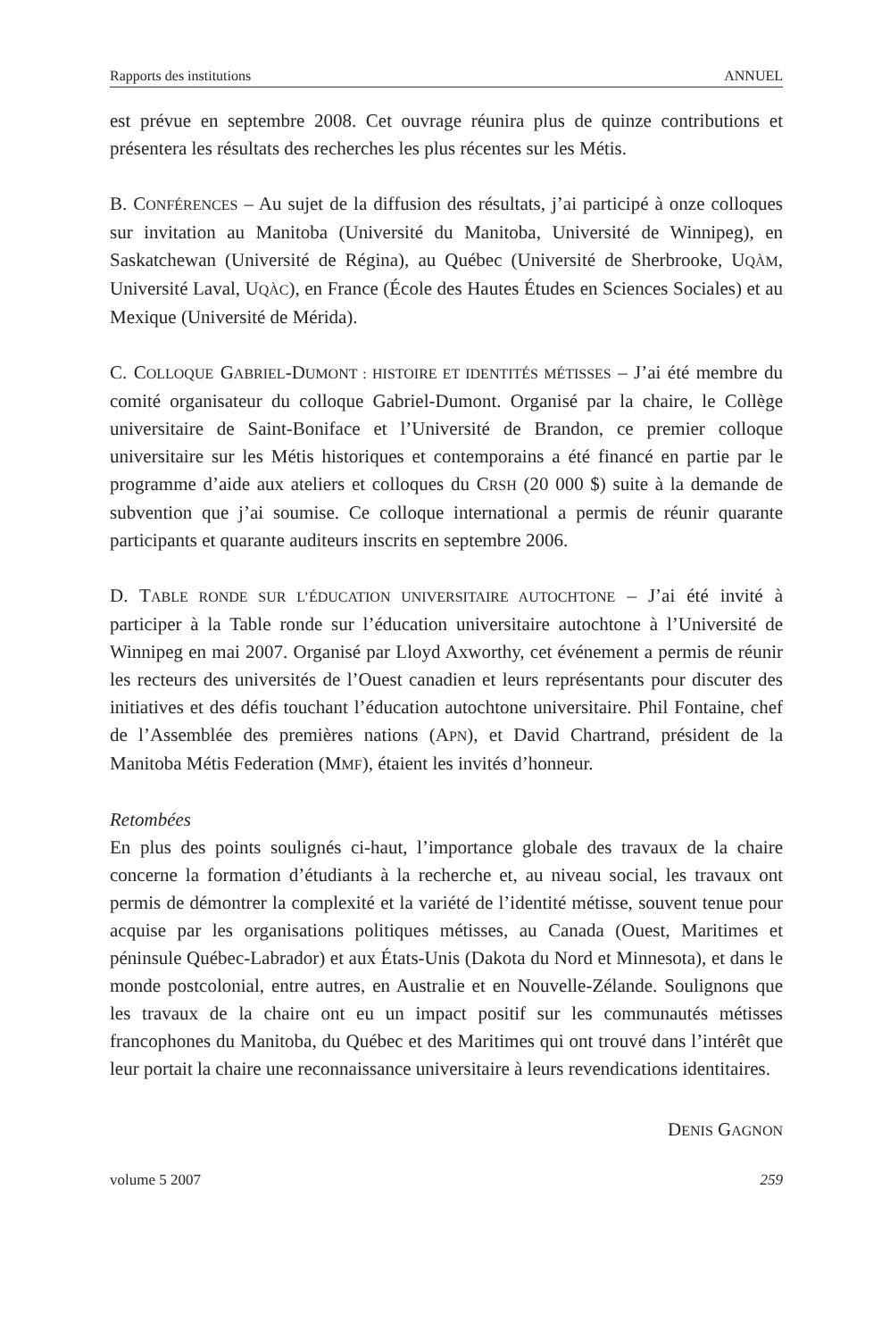Rapports des institutions ANNUEL
est prévue en septembre 2008. Cet ouvrage réunira plus de quinze contributions et présentera les résultats des recherches les plus récentes sur les Métis.
B. CONFÉRENCES – Au sujet de la diffusion des résultats, j’ai participé à onze colloques sur invitation au Manitoba (Université du Manitoba, Université de Winnipeg), en Saskatchewan (Université de Régina), au Québec (Université de Sherbrooke, UQÀM, Université Laval, UQÀC), en France (École des Hautes Études en Sciences Sociales) et au Mexique (Université de Mérida).
C. COLLOQUE GABRIEL-DUMONT : HISTOIRE ET IDENTITÉS MÉTISSES – J’ai été membre du comité organisateur du colloque Gabriel-Dumont. Organisé par la chaire, le Collège universitaire de Saint-Boniface et l’Université de Brandon, ce premier colloque universitaire sur les Métis historiques et contemporains a été financé en partie par le programme d’aide aux ateliers et colloques du CRSH (20 000 $) suite à la demande de subvention que j’ai soumise. Ce colloque international a permis de réunir quarante participants et quarante auditeurs inscrits en septembre 2006.
D. TABLE RONDE SUR L’ÉDUCATION UNIVERSITAIRE AUTOCHTONE – J’ai été invité à participer à la Table ronde sur l’éducation universitaire autochtone à l’Université de Winnipeg en mai 2007. Organisé par Lloyd Axworthy, cet événement a permis de réunir les recteurs des universités de l’Ouest canadien et leurs représentants pour discuter des initiatives et des défis touchant l’éducation autochtone universitaire. Phil Fontaine, chef de l’Assemblée des premières nations (APN), et David Chartrand, président de la Manitoba Métis Federation (MMF), étaient les invités d’honneur.
Retombées
En plus des points soulignés ci-haut, l’importance globale des travaux de la chaire concerne la formation d’étudiants à la recherche et, au niveau social, les travaux ont permis de démontrer la complexité et la variété de l’identité métisse, souvent tenue pour acquise par les organisations politiques métisses, au Canada (Ouest, Maritimes et péninsule Québec-Labrador) et aux États-Unis (Dakota du Nord et Minnesota), et dans le monde postcolonial, entre autres, en Australie et en Nouvelle-Zélande. Soulignons que les travaux de la chaire ont eu un impact positif sur les communautés métisses francophones du Manitoba, du Québec et des Maritimes qui ont trouvé dans l’intérêt que leur portait la chaire une reconnaissance universitaire à leurs revendications identitaires.
DENIS GAGNON
volume 5 2007 259